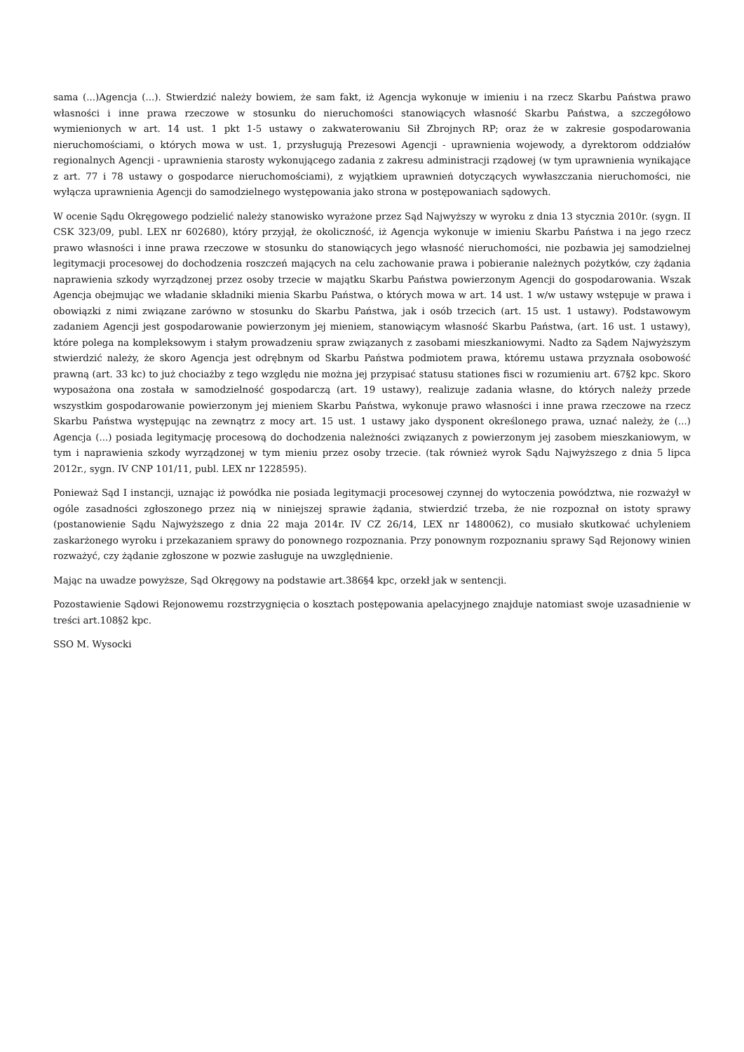sama (...)Agencja (...). Stwierdzić należy bowiem, że sam fakt, iż Agencja wykonuje w imieniu i na rzecz Skarbu Państwa prawo własności i inne prawa rzeczowe w stosunku do nieruchomości stanowiących własność Skarbu Państwa, a szczegółowo wymienionych w art. 14 ust. 1 pkt 1-5 ustawy o zakwaterowaniu Sił Zbrojnych RP; oraz że w zakresie gospodarowania nieruchomościami, o których mowa w ust. 1, przysługują Prezesowi Agencji - uprawnienia wojewody, a dyrektorom oddziałów regionalnych Agencji - uprawnienia starosty wykonującego zadania z zakresu administracji rządowej (w tym uprawnienia wynikające z art. 77 i 78 ustawy o gospodarce nieruchomościami), z wyjątkiem uprawnień dotyczących wywłaszczania nieruchomości, nie wyłącza uprawnienia Agencji do samodzielnego występowania jako strona w postępowaniach sądowych.
W ocenie Sądu Okręgowego podzielić należy stanowisko wyrażone przez Sąd Najwyższy w wyroku z dnia 13 stycznia 2010r. (sygn. II CSK 323/09, publ. LEX nr 602680), który przyjął, że okoliczność, iż Agencja wykonuje w imieniu Skarbu Państwa i na jego rzecz prawo własności i inne prawa rzeczowe w stosunku do stanowiących jego własność nieruchomości, nie pozbawia jej samodzielnej legitymacji procesowej do dochodzenia roszczeń mających na celu zachowanie prawa i pobieranie należnych pożytków, czy żądania naprawienia szkody wyrządzonej przez osoby trzecie w majątku Skarbu Państwa powierzonym Agencji do gospodarowania. Wszak Agencja obejmując we władanie składniki mienia Skarbu Państwa, o których mowa w art. 14 ust. 1 w/w ustawy wstępuje w prawa i obowiązki z nimi związane zarówno w stosunku do Skarbu Państwa, jak i osób trzecich (art. 15 ust. 1 ustawy). Podstawowym zadaniem Agencji jest gospodarowanie powierzonym jej mieniem, stanowiącym własność Skarbu Państwa, (art. 16 ust. 1 ustawy), które polega na kompleksowym i stałym prowadzeniu spraw związanych z zasobami mieszkaniowymi. Nadto za Sądem Najwyższym stwierdzić należy, że skoro Agencja jest odrębnym od Skarbu Państwa podmiotem prawa, któremu ustawa przyznała osobowość prawną (art. 33 kc) to już chociażby z tego względu nie można jej przypisać statusu stationes fisci w rozumieniu art. 67§2 kpc. Skoro wyposażona ona została w samodzielność gospodarczą (art. 19 ustawy), realizuje zadania własne, do których należy przede wszystkim gospodarowanie powierzonym jej mieniem Skarbu Państwa, wykonuje prawo własności i inne prawa rzeczowe na rzecz Skarbu Państwa występując na zewnątrz z mocy art. 15 ust. 1 ustawy jako dysponent określonego prawa, uznać należy, że (...) Agencja (...) posiada legitymację procesową do dochodzenia należności związanych z powierzonym jej zasobem mieszkaniowym, w tym i naprawienia szkody wyrządzonej w tym mieniu przez osoby trzecie. (tak również wyrok Sądu Najwyższego z dnia 5 lipca 2012r., sygn. IV CNP 101/11, publ. LEX nr 1228595).
Ponieważ Sąd I instancji, uznając iż powódka nie posiada legitymacji procesowej czynnej do wytoczenia powództwa, nie rozważył w ogóle zasadności zgłoszonego przez nią w niniejszej sprawie żądania, stwierdzić trzeba, że nie rozpoznał on istoty sprawy (postanowienie Sądu Najwyższego z dnia 22 maja 2014r. IV CZ 26/14, LEX nr 1480062), co musiało skutkować uchyleniem zaskarżonego wyroku i przekazaniem sprawy do ponownego rozpoznania. Przy ponownym rozpoznaniu sprawy Sąd Rejonowy winien rozważyć, czy żądanie zgłoszone w pozwie zasługuje na uwzględnienie.
Mając na uwadze powyższe, Sąd Okręgowy na podstawie art.386§4 kpc, orzekł jak w sentencji.
Pozostawienie Sądowi Rejonowemu rozstrzygnięcia o kosztach postępowania apelacyjnego znajduje natomiast swoje uzasadnienie w treści art.108§2 kpc.
SSO M. Wysocki